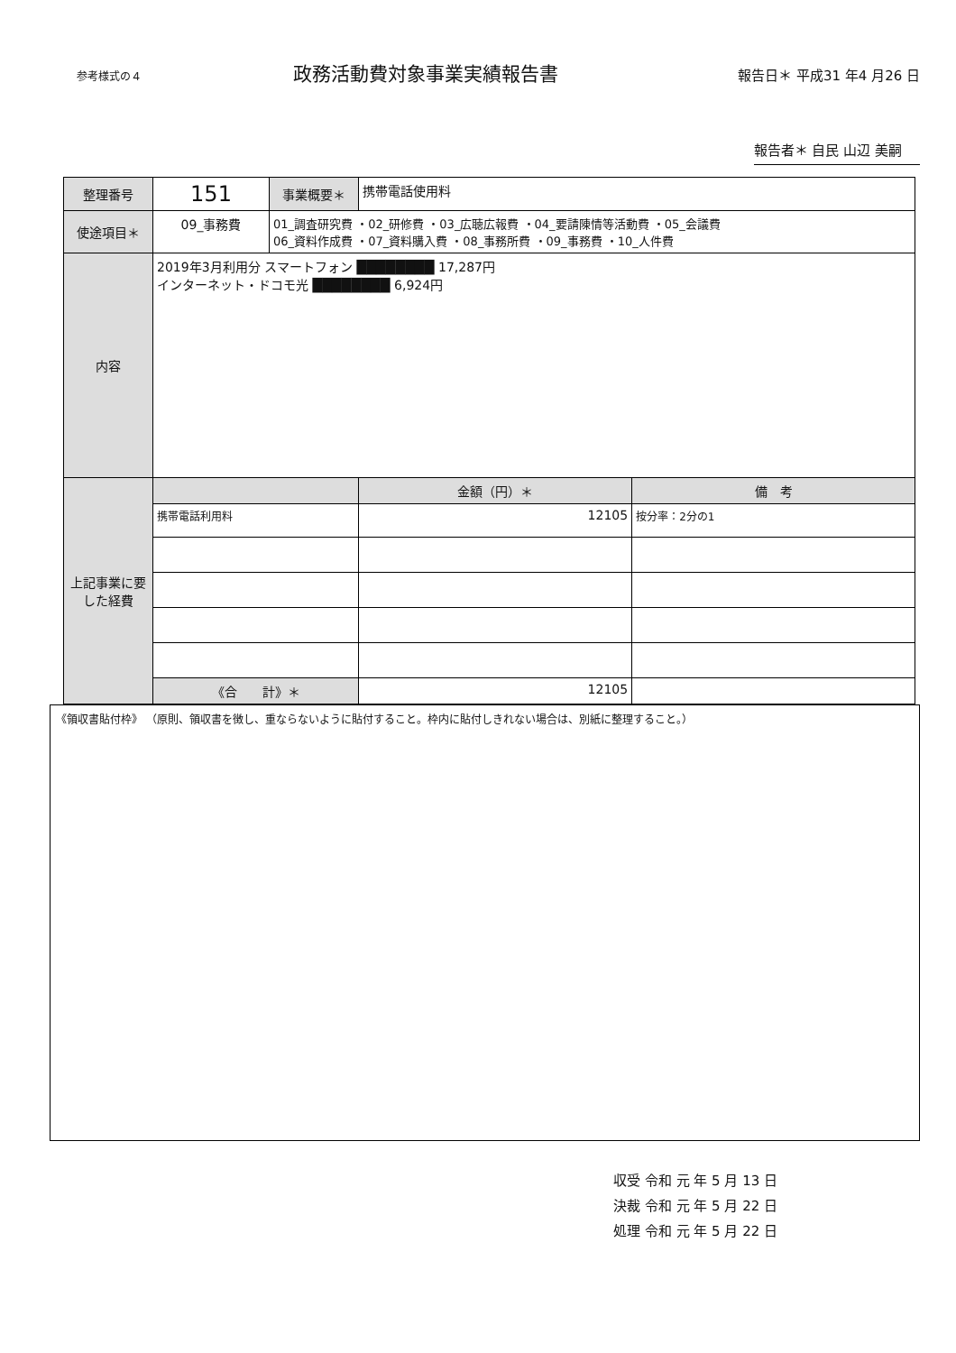参考様式の４
政務活動費対象事業実績報告書
報告日＊ 平成31 年4 月26 日
報告者＊ 自民 山辺 美嗣
| 整理番号 | 151 | 事業概要＊ | 携帯電話使用料 | |
| 使途項目＊ | 09_事務費 | 01_調査研究費 ・02_研修費 ・03_広聴広報費 ・04_要請陳情等活動費 ・05_会議費 06_資料作成費 ・07_資料購入費 ・08_事務所費 ・09_事務費 ・10_人件費 | | |
| 内容 | 2019年3月利用分 スマートフォン ████████ 17,287円 インターネット・ドコモ光 ████████ 6,924円 | | | |
| 上記事業に要した経費 | | | 金額（円）＊ | 備 考 |
| | 携帯電話利用料 | | 12105 | 按分率：2分の1 |
| | 《合 計》＊ | | 12105 | |
《領収書貼付枠》 （原則、領収書を徴し、重ならないように貼付すること。枠内に貼付しきれない場合は、別紙に整理すること。）
収受 令和 元 年 5 月 13 日
決裁 令和 元 年 5 月 22 日
処理 令和 元 年 5 月 22 日